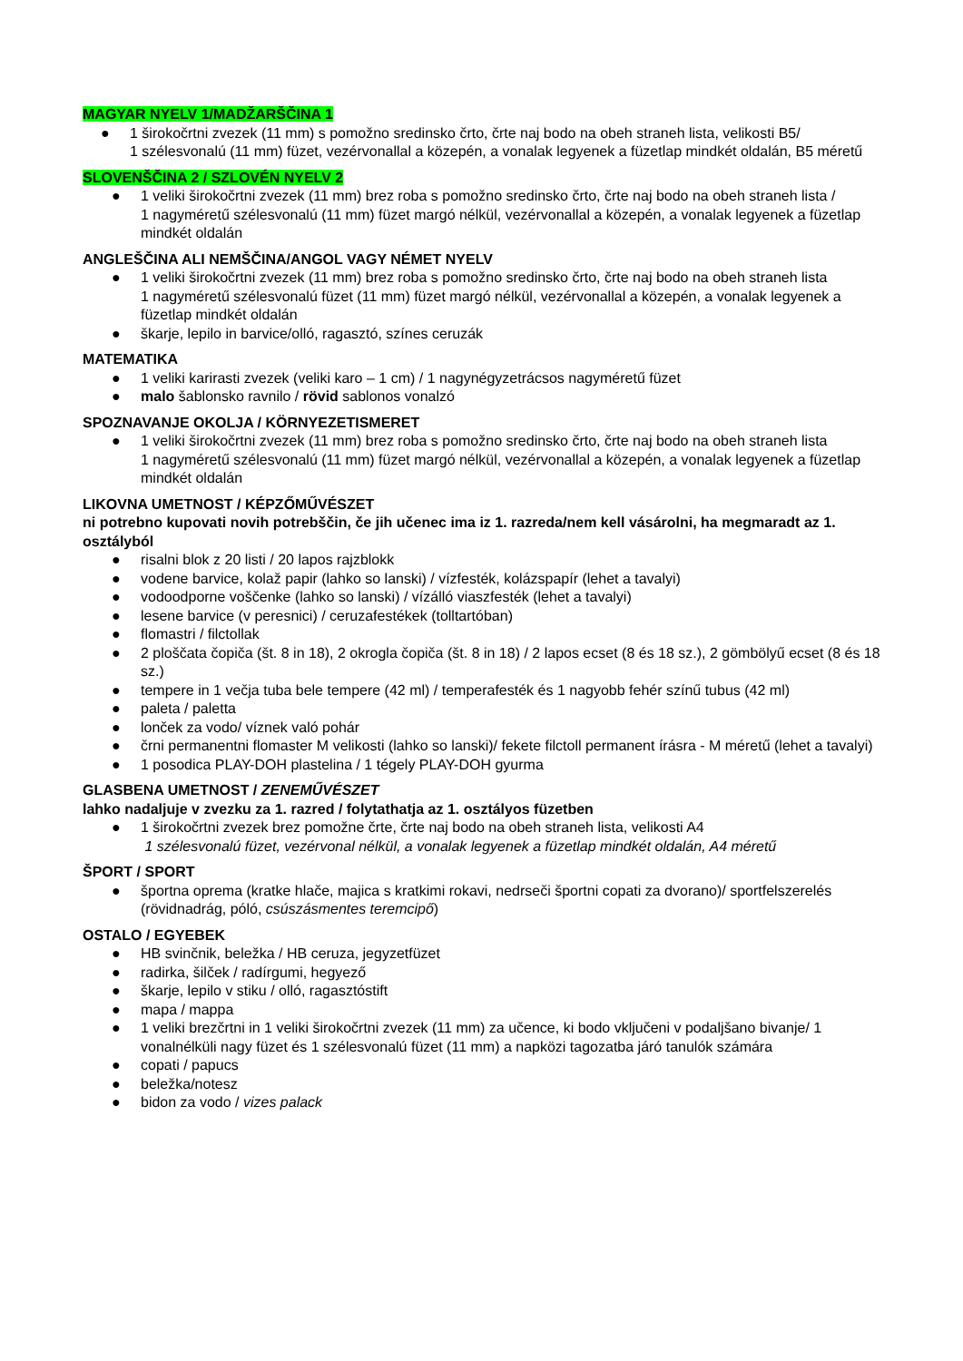MAGYAR NYELV 1/MADŽARŠČINA 1
● 1 širokočrtni zvezek (11 mm) s pomožno sredinsko črto, črte naj bodo na obeh straneh lista, velikosti B5/
1 szélesvonalú (11 mm) füzet, vezérvonallal a közepén, a vonalak legyenek a füzetlap mindkét oldalán, B5 méretű
SLOVENŠČINA 2 / SZLOVÉN NYELV 2
● 1 veliki širokočrtni zvezek (11 mm) brez roba s pomožno sredinsko črto, črte naj bodo na obeh straneh lista /
1 nagyméretű szélesvonalú (11 mm) füzet margó nélkül, vezérvonallal a közepén, a vonalak legyenek a füzetlap mindkét oldalán
ANGLEŠČINA ALI NEMŠČINA/ANGOL VAGY NÉMET NYELV
● 1 veliki širokočrtni zvezek (11 mm) brez roba s pomožno sredinsko črto, črte naj bodo na obeh straneh lista
1 nagyméretű szélesvonalú füzet (11 mm) füzet margó nélkül, vezérvonallal a közepén, a vonalak legyenek a füzetlap mindkét oldalán
● škarje, lepilo in barvice/olló, ragasztó, színes ceruzák
MATEMATIKA
● 1 veliki karirasti zvezek (veliki karo – 1 cm) / 1 nagynégyzetrácsos nagyméretű füzet
● malo šablonsko ravnilo / rövid sablonos vonalzó
SPOZNAVANJE OKOLJA / KÖRNYEZETISMERET
● 1 veliki širokočrtni zvezek (11 mm) brez roba s pomožno sredinsko črto, črte naj bodo na obeh straneh lista
1 nagyméretű szélesvonalú (11 mm) füzet margó nélkül, vezérvonallal a közepén, a vonalak legyenek a füzetlap mindkét oldalán
LIKOVNA UMETNOST / KÉPZŐMŰVÉSZET
ni potrebno kupovati novih potrebščin, če jih učenec ima iz 1. razreda/nem kell vásárolni, ha megmaradt az 1. osztályból
● risalni blok z 20 listi / 20 lapos rajzblokk
● vodene barvice, kolaž papir (lahko so lanski) / vízfesték, kolázspapír (lehet a tavalyi)
● vodoodporne voščenke (lahko so lanski) / vízálló viaszfesték (lehet a tavalyi)
● lesene barvice (v peresnici) / ceruzafestékek (tolltartóban)
● flomastri / filctollak
● 2 ploščata čopiča (št. 8 in 18), 2 okrogla čopiča (št. 8 in 18) / 2 lapos ecset (8 és 18 sz.), 2 gömbölyű ecset (8 és 18 sz.)
● tempere in 1 večja tuba bele tempere (42 ml) / temperafesték és 1 nagyobb fehér színű tubus (42 ml)
● paleta / paletta
● lonček za vodo/ víznek való pohár
● črni permanentni flomaster M velikosti (lahko so lanski)/ fekete filctoll permanent írásra - M méretű (lehet a tavalyi)
● 1 posodica PLAY-DOH plastelina / 1 tégely PLAY-DOH gyurma
GLASBENA UMETNOST / ZENEMŰVÉSZET
lahko nadaljuje v zvezku za 1. razred / folytathatja az 1. osztályos füzetben
● 1 širokočrtni zvezek brez pomožne črte, črte naj bodo na obeh straneh lista, velikosti A4
1 szélesvonalú füzet, vezérvonal nélkül, a vonalak legyenek a füzetlap mindkét oldalán, A4 méretű
ŠPORT / SPORT
● športna oprema (kratke hlače, majica s kratkimi rokavi, nedrseči športni copati za dvorano)/ sportfelszerelés (rövidnadrág, póló, csúszásmentes teremcipő)
OSTALO / EGYEBEK
● HB svinčnik, beležka / HB ceruza, jegyzetfüzet
● radirka, šilček / radírgumi, hegyező
● škarje, lepilo v stiku / olló, ragasztóstift
● mapa / mappa
● 1 veliki brezčrtni in 1 veliki širokočrtni zvezek (11 mm) za učence, ki bodo vključeni v podaljšano bivanje/ 1 vonalnélküli nagy füzet és 1 szélesvonalú füzet (11 mm) a napközi tagozatba járó tanulók számára
● copati / papucs
● beležka/notesz
● bidon za vodo / vizes palack